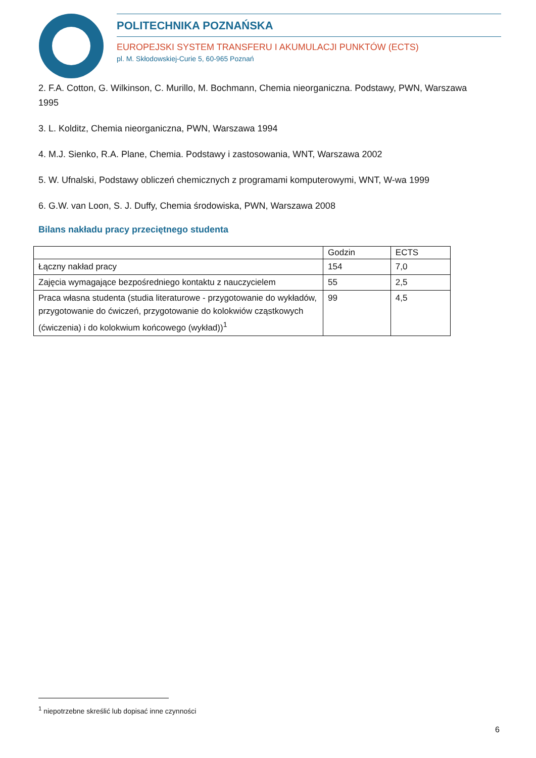POLITECHNIKA POZNAŃSKA
EUROPEJSKI SYSTEM TRANSFERU I AKUMULACJI PUNKTÓW (ECTS)
pl. M. Skłodowskiej-Curie 5, 60-965 Poznań
2. F.A. Cotton, G. Wilkinson, C. Murillo, M. Bochmann, Chemia nieorganiczna. Podstawy, PWN, Warszawa 1995
3. L. Kolditz, Chemia nieorganiczna, PWN, Warszawa 1994
4. M.J. Sienko, R.A. Plane, Chemia. Podstawy i zastosowania, WNT, Warszawa 2002
5. W. Ufnalski, Podstawy obliczeń chemicznych z programami komputerowymi, WNT, W-wa 1999
6. G.W. van Loon, S. J. Duffy, Chemia środowiska, PWN, Warszawa 2008
Bilans nakładu pracy przeciętnego studenta
| | Godzin | ECTS |
| --- | --- | --- |
| Łączny nakład pracy | 154 | 7,0 |
| Zajęcia wymagające bezpośredniego kontaktu z nauczycielem | 55 | 2,5 |
| Praca własna studenta (studia literaturowe - przygotowanie do wykładów, przygotowanie do ćwiczeń, przygotowanie do kolokwiów cząstkowych (ćwiczenia) i do kolokwium końcowego (wykład))<sup>1</sup> | 99 | 4,5 |
<sup>1</sup> niepotrzebne skreślić lub dopisać inne czynności
6